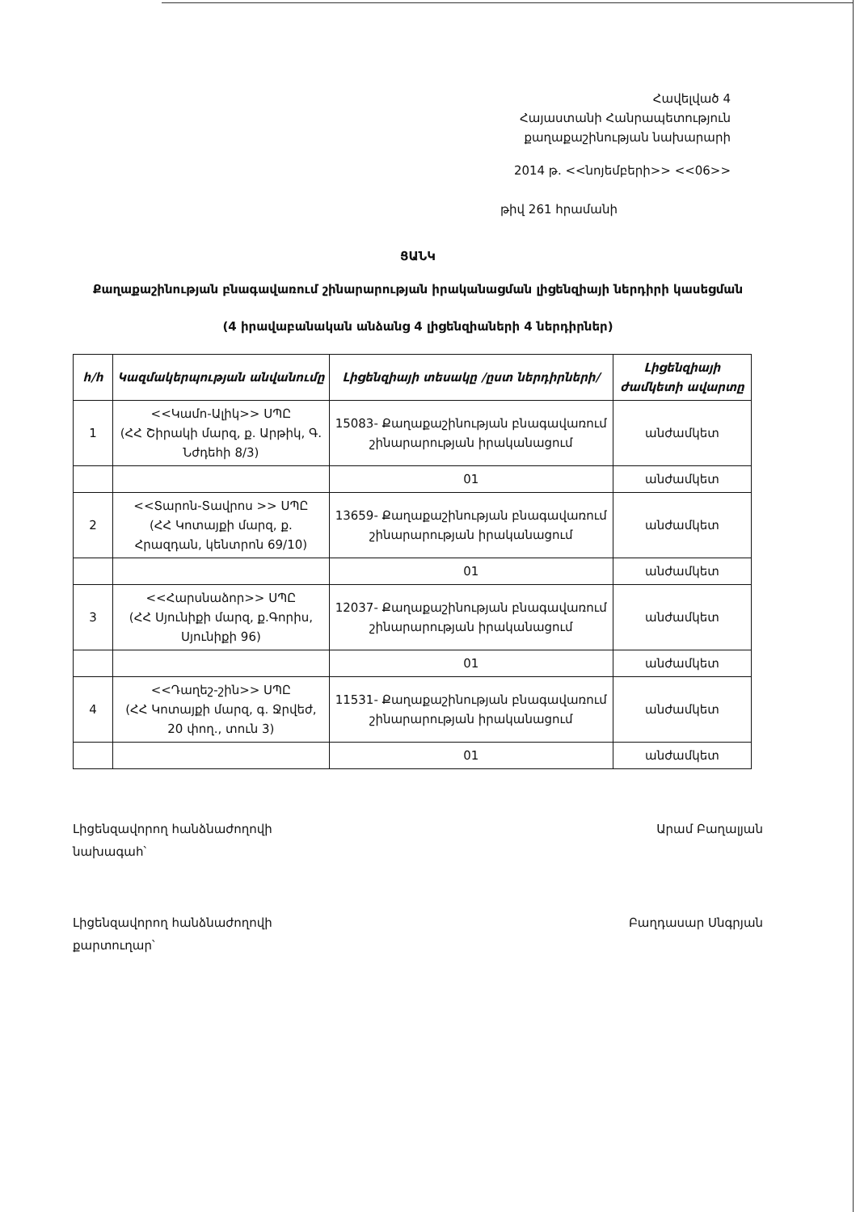Հավելված 4
Հայաստանի Հանրապետություն
քաղաքաշինության նախարարի
2014 թ. <<նոյեմբերի>> <<06>>
թիվ 261 հրամանի
ՑԱՆԿ
Քաղաքաշինության բնագավառում շինարարության իրականացման լիցենզիայի ներդիրի կասեցման
(4 իրավաբանական անձանց 4 լիցենզիաների 4 ներդիրներ)
| հ/հ | Կազմակերպության անվանումը | Լիցենզիայի տեսակը /ըստ ներդիրների/ | Լիցենզիայի ժամկետի ավարտը |
| --- | --- | --- | --- |
| 1 | <<Կամո-Ալիկ>> ՍՊԸ (ՀՀ Շիրակի մարզ, ք. Արթիկ, Գ. Նժդեհի 8/3) | 15083- Քաղաքաշինության բնագավառում շինարարության իրականացում | անժամկետ |
| | | 01 | անժամկետ |
| 2 | <<Տարոն-Տավրոս >> ՍՊԸ (ՀՀ Կոտայքի մարզ, ք. Հրազդան, կենտրոն 69/10) | 13659- Քաղաքաշինության բնագավառում շինարարության իրականացում | անժամկետ |
| | | 01 | անժամկետ |
| 3 | <<Հարսնաձոր>> ՍՊԸ (ՀՀ Սյունիքի մարզ, ք.Գորիս, Սյունիքի 96) | 12037- Քաղաքաշինության բնագավառում շինարարության իրականացում | անժամկետ |
| | | 01 | անժամկետ |
| 4 | <<Դաղեշ-շին>> ՍՊԸ (ՀՀ Կոտայքի մարզ, գ. Ջրվեժ, 20 փող., տուն 3) | 11531- Քաղաքաշինության բնագավառում շինարարության իրականացում | անժամկետ |
| | | 01 | անժամկետ |
Լիցենզավորող հանձնաժողովի
նախագահ՝
Արամ Բաղալյան
Լիցենզավորող հանձնաժողովի
քարտուղար՝
Բաղդասար Սնգրյան